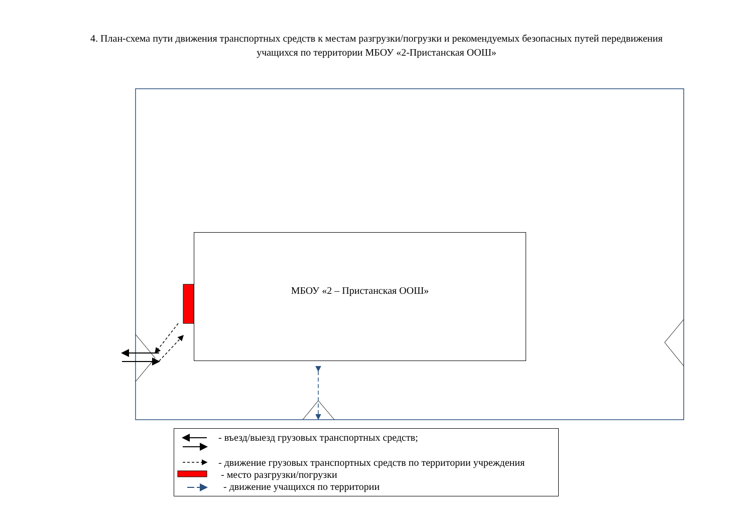4. План-схема пути движения транспортных средств к местам разгрузки/погрузки и рекомендуемых безопасных путей передвижения
учащихся по территории МБОУ «2-Пристанская ООШ»
МБОУ «2 – Пристанская ООШ»
- въезд/выезд грузовых транспортных средств;
- движение грузовых транспортных средств по территории учреждения
- место разгрузки/погрузки
- движение учащихся по территории